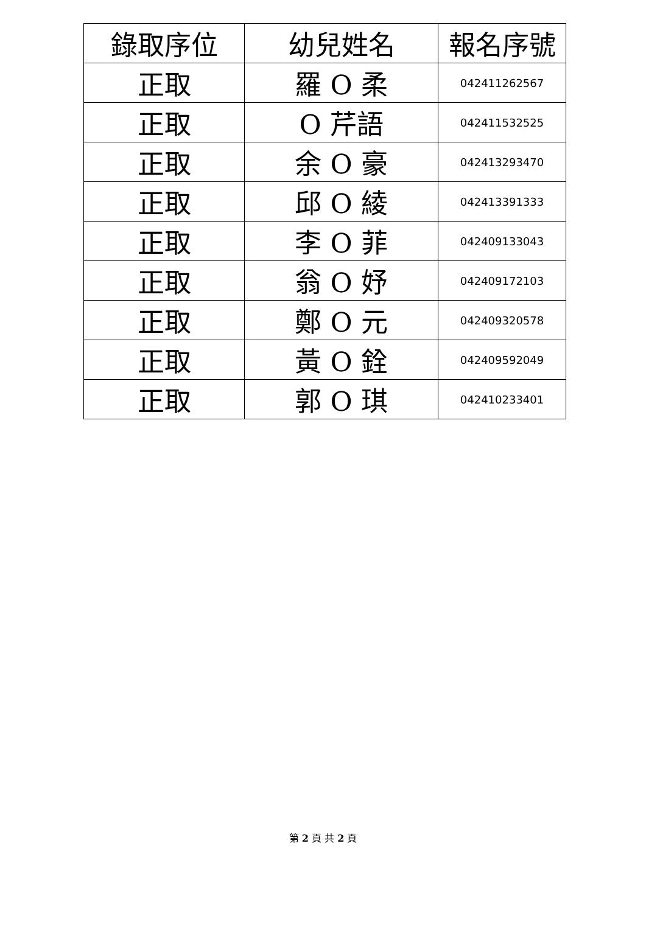| 錄取序位 | 幼兒姓名 | 報名序號 |
| --- | --- | --- |
| 正取 | 羅 O 柔 | 042411262567 |
| 正取 | O 芹語 | 042411532525 |
| 正取 | 余 O 豪 | 042413293470 |
| 正取 | 邱 O 綾 | 042413391333 |
| 正取 | 李 O 菲 | 042409133043 |
| 正取 | 翁 O 妤 | 042409172103 |
| 正取 | 鄭 O 元 | 042409320578 |
| 正取 | 黃 O 銓 | 042409592049 |
| 正取 | 郭 O 琪 | 042410233401 |
第 2 頁 共 2 頁